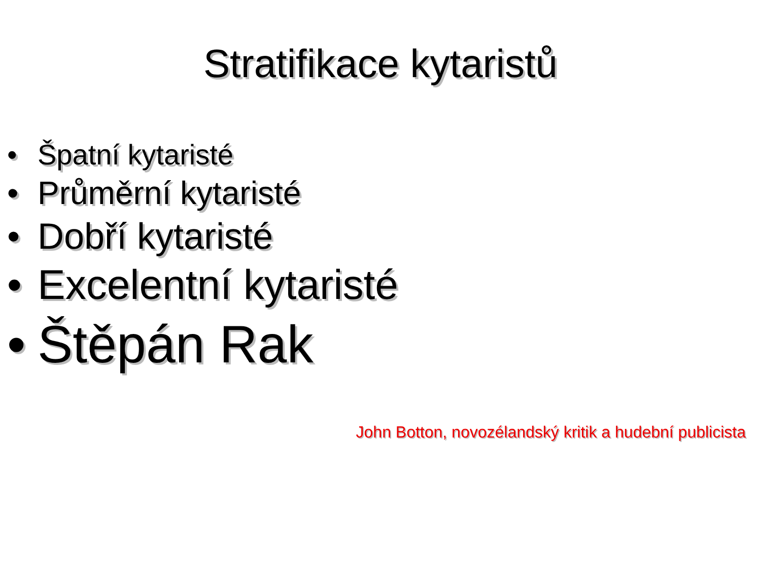Stratifikace kytaristů
• Špatní kytaristé
• Průměrní kytaristé
• Dobří kytaristé
• Excelentní kytaristé
• Štěpán Rak
John Botton, novozélandský kritik a hudební publicista